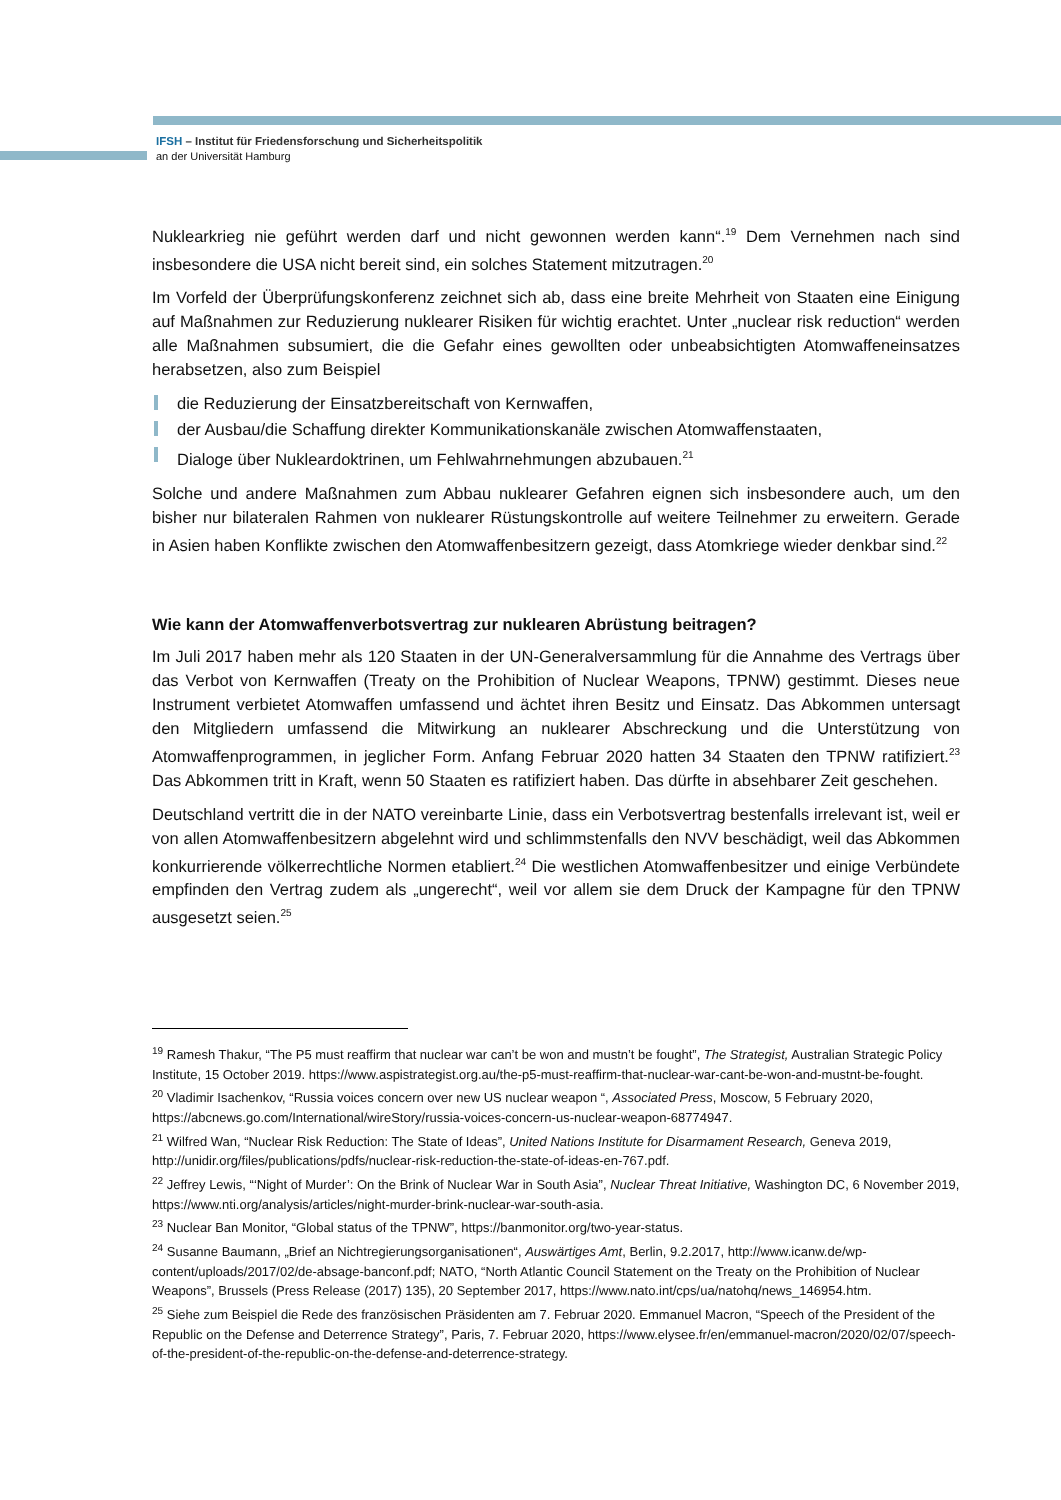IFSH – Institut für Friedensforschung und Sicherheitspolitik
an der Universität Hamburg
Nuklearkrieg nie geführt werden darf und nicht gewonnen werden kann“.<sup>19</sup> Dem Vernehmen nach sind insbesondere die USA nicht bereit sind, ein solches Statement mitzutragen.<sup>20</sup>
Im Vorfeld der Überprüfungskonferenz zeichnet sich ab, dass eine breite Mehrheit von Staaten eine Einigung auf Maßnahmen zur Reduzierung nuklearer Risiken für wichtig erachtet. Unter „nuclear risk reduction“ werden alle Maßnahmen subsumiert, die die Gefahr eines gewollten oder unbeabsichtigten Atomwaffeneinsatzes herabsetzen, also zum Beispiel
die Reduzierung der Einsatzbereitschaft von Kernwaffen,
der Ausbau/die Schaffung direkter Kommunikationskanäle zwischen Atomwaffenstaaten,
Dialoge über Nukleardoktrinen, um Fehlwahrnehmungen abzubauen.<sup>21</sup>
Solche und andere Maßnahmen zum Abbau nuklearer Gefahren eignen sich insbesondere auch, um den bisher nur bilateralen Rahmen von nuklearer Rüstungskontrolle auf weitere Teilnehmer zu erweitern. Gerade in Asien haben Konflikte zwischen den Atomwaffenbesitzern gezeigt, dass Atomkriege wieder denkbar sind.<sup>22</sup>
Wie kann der Atomwaffenverbotsvertrag zur nuklearen Abrüstung beitragen?
Im Juli 2017 haben mehr als 120 Staaten in der UN-Generalversammlung für die Annahme des Vertrags über das Verbot von Kernwaffen (Treaty on the Prohibition of Nuclear Weapons, TPNW) gestimmt. Dieses neue Instrument verbietet Atomwaffen umfassend und ächtet ihren Besitz und Einsatz. Das Abkommen untersagt den Mitgliedern umfassend die Mitwirkung an nuklearer Abschreckung und die Unterstützung von Atomwaffenprogrammen, in jeglicher Form. Anfang Februar 2020 hatten 34 Staaten den TPNW ratifiziert.<sup>23</sup> Das Abkommen tritt in Kraft, wenn 50 Staaten es ratifiziert haben. Das dürfte in absehbarer Zeit geschehen.
Deutschland vertritt die in der NATO vereinbarte Linie, dass ein Verbotsvertrag bestenfalls irrelevant ist, weil er von allen Atomwaffenbesitzern abgelehnt wird und schlimmstenfalls den NVV beschädigt, weil das Abkommen konkurrierende völkerrechtliche Normen etabliert.<sup>24</sup> Die westlichen Atomwaffenbesitzer und einige Verbündete empfinden den Vertrag zudem als „ungerecht“, weil vor allem sie dem Druck der Kampagne für den TPNW ausgesetzt seien.<sup>25</sup>
<sup>19</sup> Ramesh Thakur, “The P5 must reaffirm that nuclear war can’t be won and mustn’t be fought”, The Strategist, Australian Strategic Policy Institute, 15 October 2019. https://www.aspistrategist.org.au/the-p5-must-reaffirm-that-nuclear-war-cant-be-won-and-mustnt-be-fought.
<sup>20</sup> Vladimir Isachenkov, “Russia voices concern over new US nuclear weapon “, Associated Press, Moscow, 5 February 2020, https://abcnews.go.com/International/wireStory/russia-voices-concern-us-nuclear-weapon-68774947.
<sup>21</sup> Wilfred Wan, “Nuclear Risk Reduction: The State of Ideas”, United Nations Institute for Disarmament Research, Geneva 2019, http://unidir.org/files/publications/pdfs/nuclear-risk-reduction-the-state-of-ideas-en-767.pdf.
<sup>22</sup> Jeffrey Lewis, “‘Night of Murder’: On the Brink of Nuclear War in South Asia”, Nuclear Threat Initiative, Washington DC, 6 November 2019, https://www.nti.org/analysis/articles/night-murder-brink-nuclear-war-south-asia.
<sup>23</sup> Nuclear Ban Monitor, “Global status of the TPNW”, https://banmonitor.org/two-year-status.
<sup>24</sup> Susanne Baumann, „Brief an Nichtregierungsorganisationen“, Auswärtiges Amt, Berlin, 9.2.2017, http://www.icanw.de/wp-content/uploads/2017/02/de-absage-banconf.pdf; NATO, “North Atlantic Council Statement on the Treaty on the Prohibition of Nuclear Weapons”, Brussels (Press Release (2017) 135), 20 September 2017, https://www.nato.int/cps/ua/natohq/news_146954.htm.
<sup>25</sup> Siehe zum Beispiel die Rede des französischen Präsidenten am 7. Februar 2020. Emmanuel Macron, “Speech of the President of the Republic on the Defense and Deterrence Strategy”, Paris, 7. Februar 2020, https://www.elysee.fr/en/emmanuel-macron/2020/02/07/speech-of-the-president-of-the-republic-on-the-defense-and-deterrence-strategy.